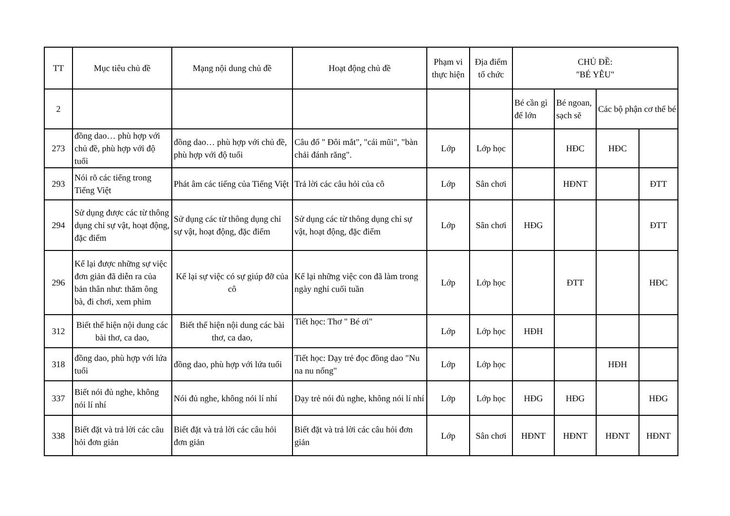| TT | Mục tiêu chủ đề | Mạng nội dung chủ đề | Hoạt động chủ đề | Phạm vi thực hiện | Địa điểm tổ chức | CHỦ ĐỀ: "BÉ YÊU" | | | |
| --- | --- | --- | --- | --- | --- | --- | --- | --- | --- |
| 2 | | | | | | Bé cần gì để lớn | Bé ngoan, sạch sẽ | Các bộ phận cơ thể bé | |
| 273 | đồng dao… phù hợp với chủ đề, phù hợp với độ tuổi | đồng dao… phù hợp với chủ đề, phù hợp với độ tuổi | Câu đố " Đôi mắt", "cái mũi", "bàn chải đánh răng". | Lớp | Lớp học | | HĐC | HĐC | |
| 293 | Nói rõ các tiếng trong Tiếng Việt | Phát âm các tiếng của Tiếng Việt | Trả lời các câu hỏi của cô | Lớp | Sân chơi | | HĐNT | | ĐTT |
| 294 | Sử dụng được các từ thông dụng chỉ sự vật, hoạt động, đặc điểm | Sử dụng các từ thông dụng chỉ sự vật, hoạt động, đặc điểm | Sử dụng các từ thông dụng chỉ sự vật, hoạt động, đặc điểm | Lớp | Sân chơi | HĐG | | | ĐTT |
| 296 | Kể lại được những sự việc đơn giản đã diễn ra của bản thân như: thăm ông bà, đi chơi, xem phim | Kể lại sự việc có sự giúp đỡ của cô | Kể lại những việc con đã làm trong ngày nghỉ cuối tuần | Lớp | Lớp học | | ĐTT | | HĐC |
| 312 | Biết thể hiện nội dung các bài thơ, ca dao, | Biết thể hiện nội dung các bài thơ, ca dao, | Tiết học: Thơ " Bé ơi" | Lớp | Lớp học | HĐH | | | |
| 318 | đồng dao, phù hợp với lứa tuổi | đồng dao, phù hợp với lứa tuổi | Tiết học: Dạy trẻ đọc đồng dao "Nu na nu nống" | Lớp | Lớp học | | | HĐH | |
| 337 | Biết nói đủ nghe, không nói lí nhí | Nói đủ nghe, không nói lí nhí | Dạy trẻ nói đủ nghe, không nói lí nhí | Lớp | Lớp học | HĐG | HĐG | | HĐG |
| 338 | Biết đặt và trả lời các câu hỏi đơn giản | Biết đặt và trả lời các câu hỏi đơn giản | Biết đặt và trả lời các câu hỏi đơn giản | Lớp | Sân chơi | HĐNT | HĐNT | HĐNT | HĐNT |